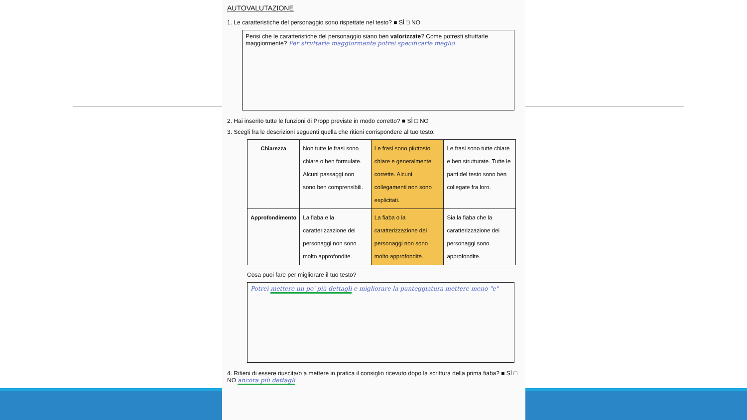AUTOVALUTAZIONE
1. Le caratteristiche del personaggio sono rispettate nel testo? ■ SÌ □ NO
Pensi che le caratteristiche del personaggio siano ben valorizzate? Come potresti sfruttarle maggiormente? Per sfruttarle maggiormente potrei specificarle meglio
2. Hai inserito tutte le funzioni di Propp previste in modo corretto? ■ SÌ □ NO
3. Scegli fra le descrizioni seguenti quella che ritieni corrispondere al tuo testo.
| Chiarezza | Non tutte le frasi sono chiare o ben formulate. Alcuni passaggi non sono ben comprensibili. | Le frasi sono piuttosto chiare e generalmente corrette. Alcuni collegamenti non sono esplicitati. | Le frasi sono tutte chiare e ben strutturate. Tutte le parti del testo sono ben collegate fra loro. |
| Approfondimento | La fiaba e la caratterizzazione dei personaggi non sono molto approfondite. | La fiaba o la caratterizzazione dei personaggi non sono molto approfondite. | Sia la fiaba che la caratterizzazione dei personaggi sono approfondite. |
Cosa puoi fare per migliorare il tuo testo?
Potrei mettere un po' più dettagli e migliorare la punteggiatura mettere meno "e"
4. Ritieni di essere riuscita/o a mettere in pratica il consiglio ricevuto dopo la scrittura della prima fiaba? ■ SÌ □ NO ancora più dettagli